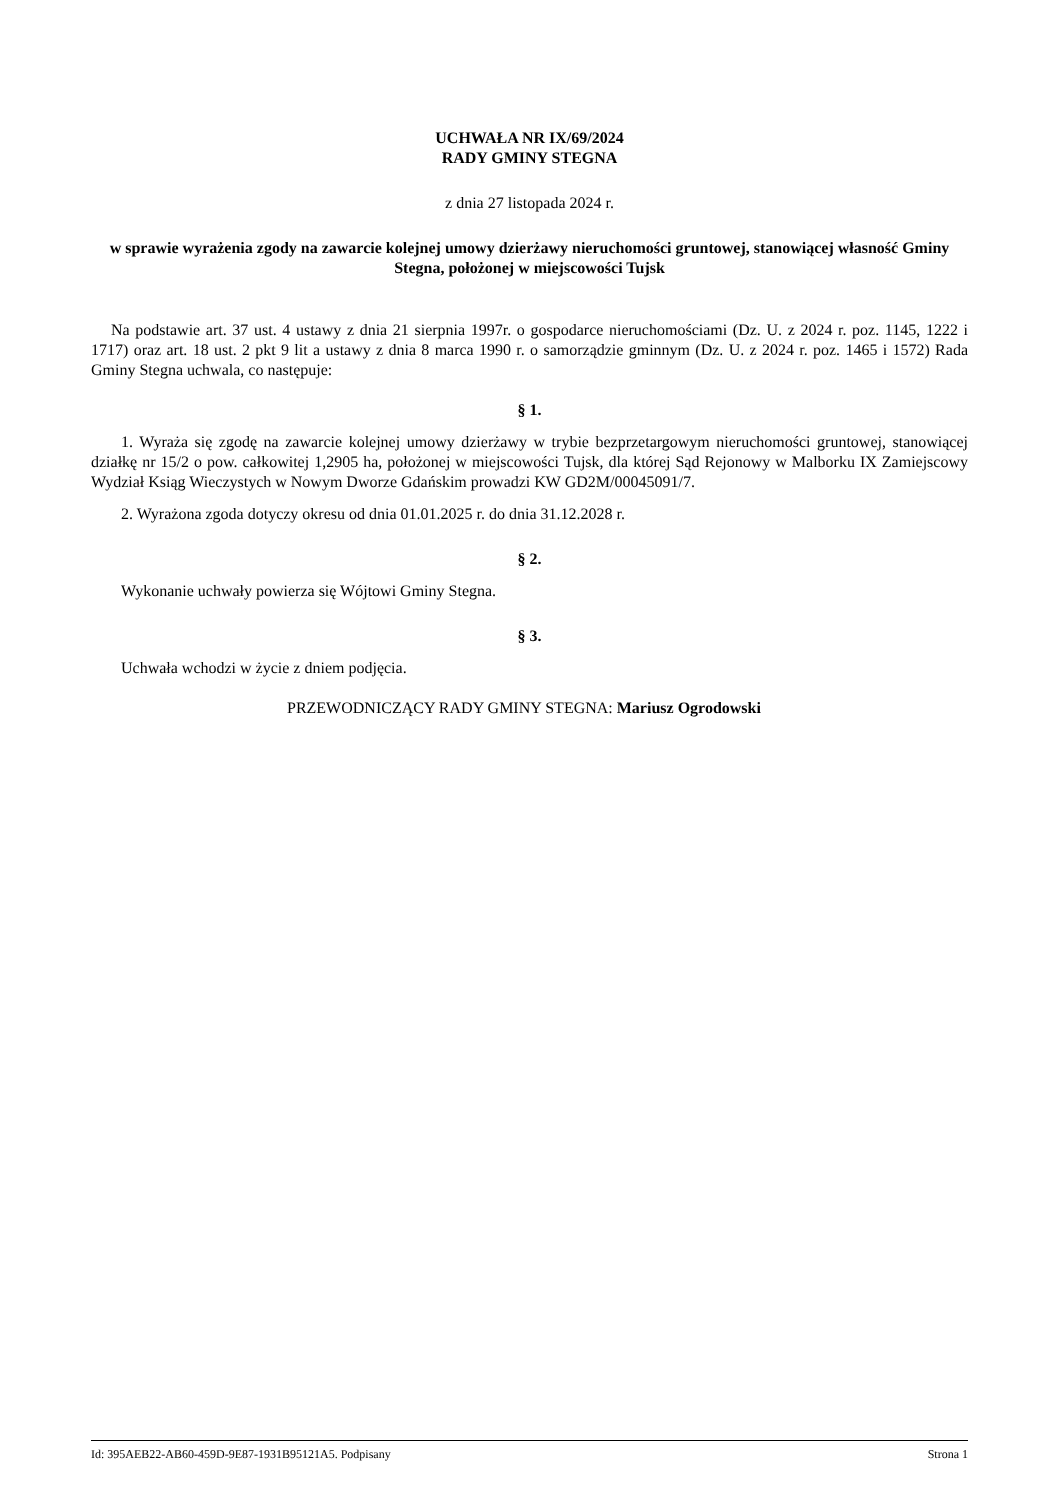UCHWAŁA NR IX/69/2024
RADY GMINY STEGNA
z dnia 27 listopada 2024 r.
w sprawie wyrażenia zgody na zawarcie kolejnej umowy dzierżawy nieruchomości gruntowej, stanowiącej własność Gminy Stegna, położonej w miejscowości Tujsk
Na podstawie art. 37 ust. 4 ustawy z dnia 21 sierpnia 1997r. o gospodarce nieruchomościami (Dz. U. z 2024 r. poz. 1145, 1222 i 1717) oraz art. 18 ust. 2 pkt 9 lit a ustawy z dnia 8 marca 1990 r. o samorządzie gminnym (Dz. U. z 2024 r. poz. 1465 i 1572) Rada Gminy Stegna uchwala, co następuje:
§ 1.
1. Wyraża się zgodę na zawarcie kolejnej umowy dzierżawy w trybie bezprzetargowym nieruchomości gruntowej, stanowiącej działkę nr 15/2 o pow. całkowitej 1,2905 ha, położonej w miejscowości Tujsk, dla której Sąd Rejonowy w Malborku IX Zamiejscowy Wydział Ksiąg Wieczystych w Nowym Dworze Gdańskim prowadzi KW GD2M/00045091/7.
2. Wyrażona zgoda dotyczy okresu od dnia 01.01.2025 r. do dnia 31.12.2028 r.
§ 2.
Wykonanie uchwały powierza się Wójtowi Gminy Stegna.
§ 3.
Uchwała wchodzi w życie z dniem podjęcia.
PRZEWODNICZĄCY RADY GMINY STEGNA: Mariusz Ogrodowski
Id: 395AEB22-AB60-459D-9E87-1931B95121A5. Podpisany Strona 1